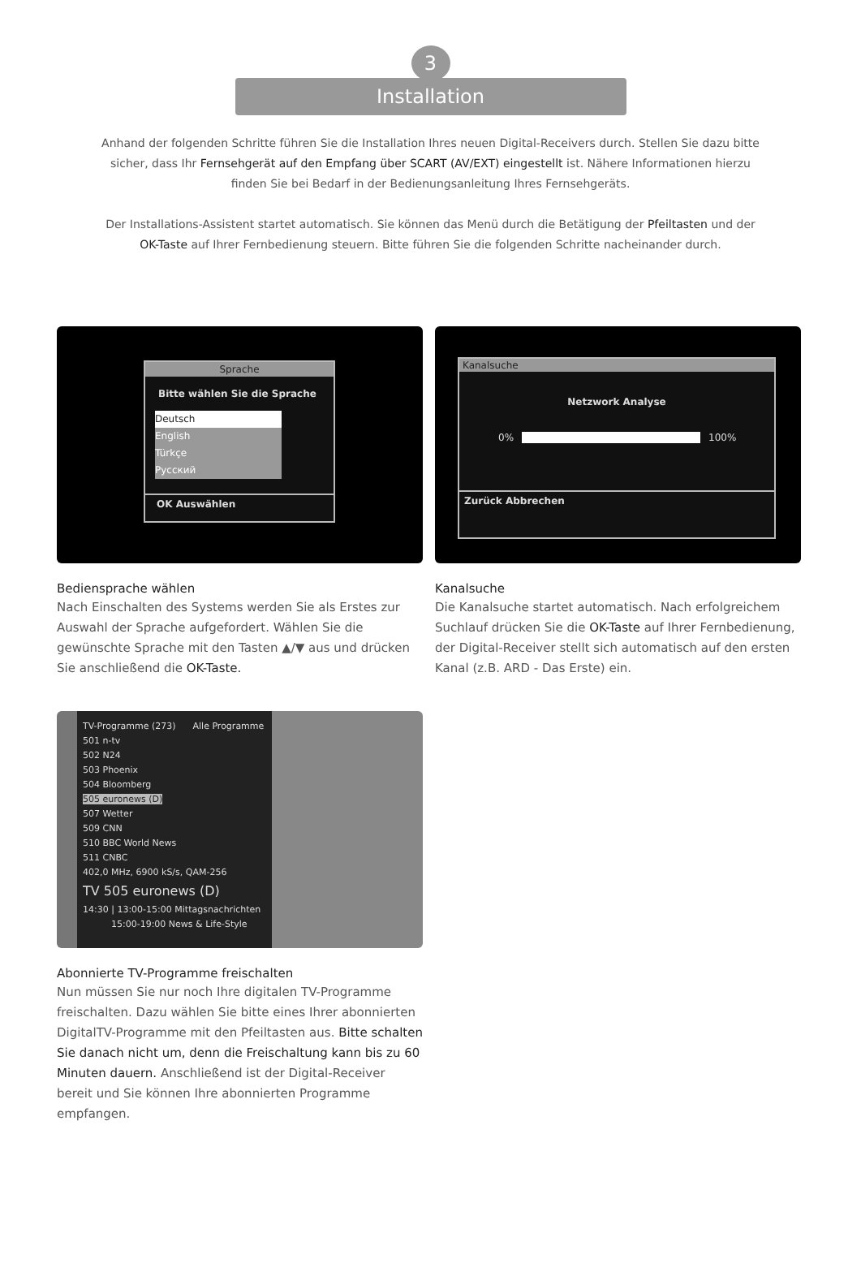3
Installation
Anhand der folgenden Schritte führen Sie die Installation Ihres neuen Digital-Receivers durch. Stellen Sie dazu bitte sicher, dass Ihr Fernsehgerät auf den Empfang über SCART (AV/EXT) eingestellt ist. Nähere Informationen hierzu finden Sie bei Bedarf in der Bedienungsanleitung Ihres Fernsehgeräts.
Der Installations-Assistent startet automatisch. Sie können das Menü durch die Betätigung der Pfeiltasten und der OK-Taste auf Ihrer Fernbedienung steuern. Bitte führen Sie die folgenden Schritte nacheinander durch.
Sprache
Bitte wählen Sie die Sprache
Deutsch
English
Türkçe
Русский
OK Auswählen
Bediensprache wählen
Nach Einschalten des Systems werden Sie als Erstes zur Auswahl der Sprache aufgefordert. Wählen Sie die gewünschte Sprache mit den Tasten ▲/▼ aus und drücken Sie anschließend die OK-Taste.
Kanalsuche
Netzwork Analyse
0% 100%
Zurück Abbrechen
Kanalsuche
Die Kanalsuche startet automatisch. Nach erfolgreichem Suchlauf drücken Sie die OK-Taste auf Ihrer Fernbedienung, der Digital-Receiver stellt sich automatisch auf den ersten Kanal (z.B. ARD - Das Erste) ein.
TV-Programme (273) Alle Programme
501 n-tv
502 N24
503 Phoenix
504 Bloomberg
505 euronews (D)
507 Wetter
509 CNN
510 BBC World News
511 CNBC
402,0 MHz, 6900 kS/s, QAM-256
TV 505 euronews (D)
14:30 | 13:00-15:00 Mittagsnachrichten
15:00-19:00 News & Life-Style
Abonnierte TV-Programme freischalten
Nun müssen Sie nur noch Ihre digitalen TV-Programme freischalten. Dazu wählen Sie bitte eines Ihrer abonnierten DigitalTV-Programme mit den Pfeiltasten aus. Bitte schalten Sie danach nicht um, denn die Freischaltung kann bis zu 60 Minuten dauern. Anschließend ist der Digital-Receiver bereit und Sie können Ihre abonnierten Programme empfangen.